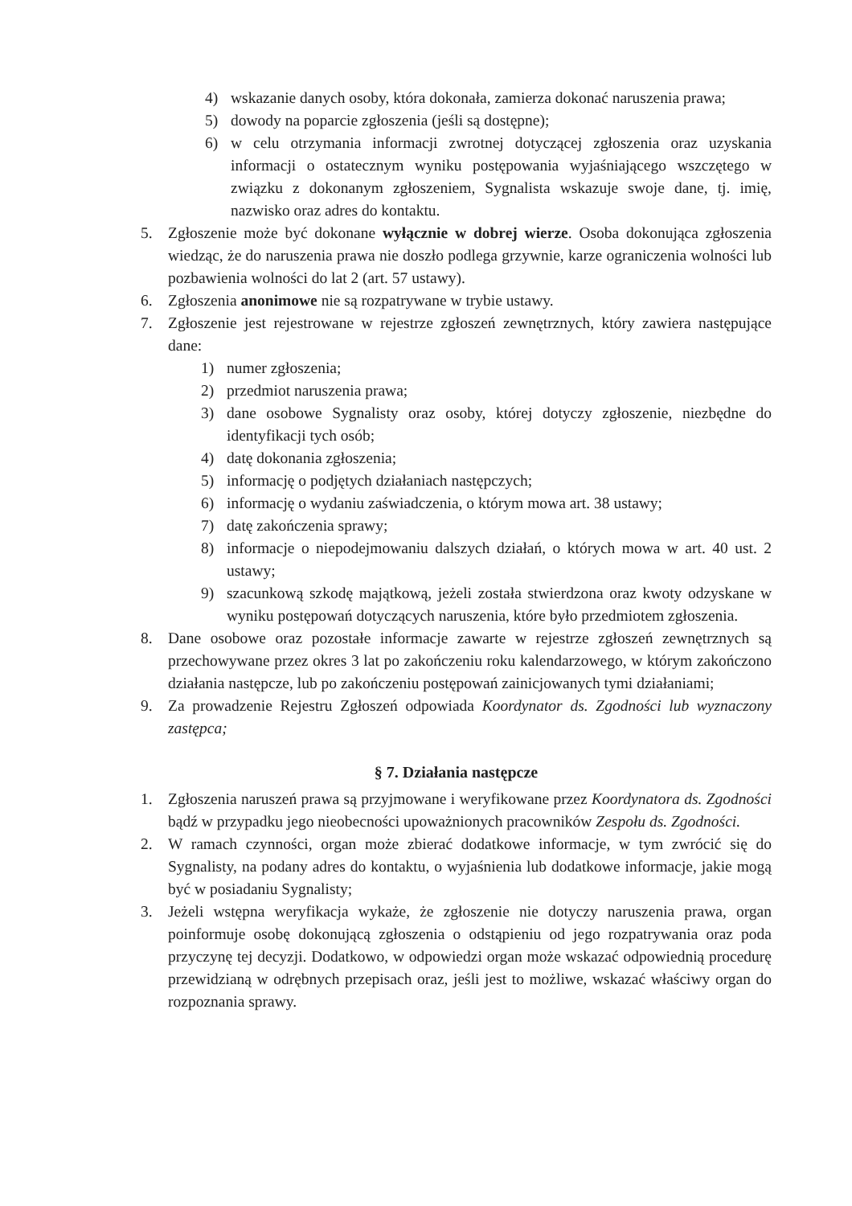4) wskazanie danych osoby, która dokonała, zamierza dokonać naruszenia prawa;
5) dowody na poparcie zgłoszenia (jeśli są dostępne);
6) w celu otrzymania informacji zwrotnej dotyczącej zgłoszenia oraz uzyskania informacji o ostatecznym wyniku postępowania wyjaśniającego wszczętego w związku z dokonanym zgłoszeniem, Sygnalista wskazuje swoje dane, tj. imię, nazwisko oraz adres do kontaktu.
5. Zgłoszenie może być dokonane wyłącznie w dobrej wierze. Osoba dokonująca zgłoszenia wiedząc, że do naruszenia prawa nie doszło podlega grzywnie, karze ograniczenia wolności lub pozbawienia wolności do lat 2 (art. 57 ustawy).
6. Zgłoszenia anonimowe nie są rozpatrywane w trybie ustawy.
7. Zgłoszenie jest rejestrowane w rejestrze zgłoszeń zewnętrznych, który zawiera następujące dane:
1) numer zgłoszenia;
2) przedmiot naruszenia prawa;
3) dane osobowe Sygnalisty oraz osoby, której dotyczy zgłoszenie, niezbędne do identyfikacji tych osób;
4) datę dokonania zgłoszenia;
5) informację o podjętych działaniach następczych;
6) informację o wydaniu zaświadczenia, o którym mowa art. 38 ustawy;
7) datę zakończenia sprawy;
8) informacje o niepodejmowaniu dalszych działań, o których mowa w art. 40 ust. 2 ustawy;
9) szacunkową szkodę majątkową, jeżeli została stwierdzona oraz kwoty odzyskane w wyniku postępowań dotyczących naruszenia, które było przedmiotem zgłoszenia.
8. Dane osobowe oraz pozostałe informacje zawarte w rejestrze zgłoszeń zewnętrznych są przechowywane przez okres 3 lat po zakończeniu roku kalendarzowego, w którym zakończono działania następcze, lub po zakończeniu postępowań zainicjowanych tymi działaniami;
9. Za prowadzenie Rejestru Zgłoszeń odpowiada Koordynator ds. Zgodności lub wyznaczony zastępca;
§ 7. Działania następcze
1. Zgłoszenia naruszeń prawa są przyjmowane i weryfikowane przez Koordynatora ds. Zgodności bądź w przypadku jego nieobecności upoważnionych pracowników Zespołu ds. Zgodności.
2. W ramach czynności, organ może zbierać dodatkowe informacje, w tym zwrócić się do Sygnalisty, na podany adres do kontaktu, o wyjaśnienia lub dodatkowe informacje, jakie mogą być w posiadaniu Sygnalisty;
3. Jeżeli wstępna weryfikacja wykaże, że zgłoszenie nie dotyczy naruszenia prawa, organ poinformuje osobę dokonującą zgłoszenia o odstąpieniu od jego rozpatrywania oraz poda przyczynę tej decyzji. Dodatkowo, w odpowiedzi organ może wskazać odpowiednią procedurę przewidzianą w odrębnych przepisach oraz, jeśli jest to możliwe, wskazać właściwy organ do rozpoznania sprawy.